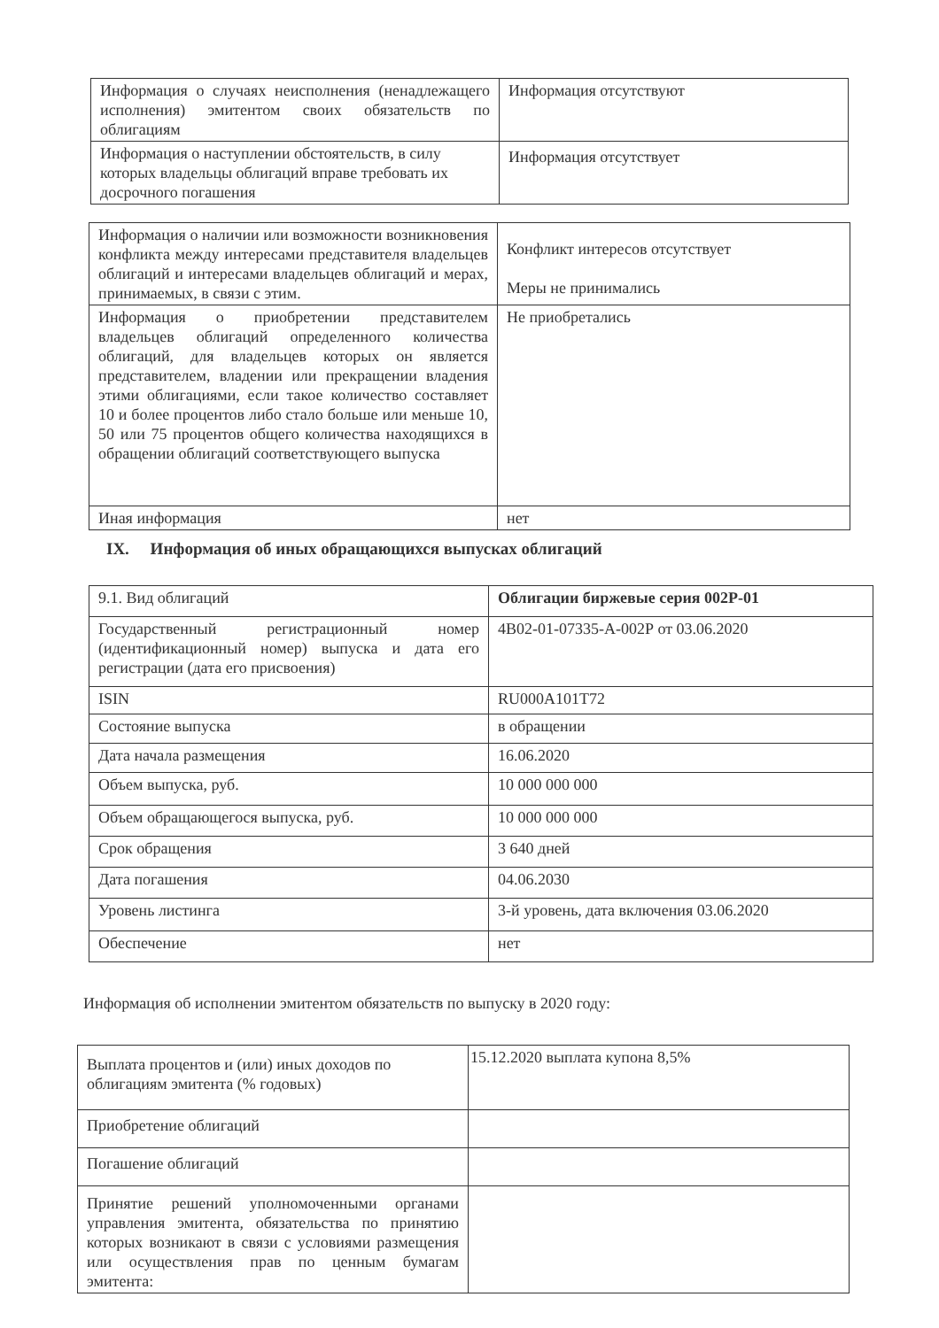| Информация о случаях неисполнения (ненадлежащего исполнения) эмитентом своих обязательств по облигациям | Информация отсутствуют |
| Информация о наступлении обстоятельств, в силу которых владельцы облигаций вправе требовать их досрочного погашения | Информация отсутствует |
| Информация о наличии или возможности возникновения конфликта между интересами представителя владельцев облигаций и интересами владельцев облигаций и мерах, принимаемых, в связи с этим. | Конфликт интересов отсутствует Меры не принимались |
| Информация о приобретении представителем владельцев облигаций определенного количества облигаций, для владельцев которых он является представителем, владении или прекращении владения этими облигациями, если такое количество составляет 10 и более процентов либо стало больше или меньше 10, 50 или 75 процентов общего количества находящихся в обращении облигаций соответствующего выпуска | Не приобретались |
| Иная информация | нет |
IX. Информация об иных обращающихся выпусках облигаций
| 9.1. Вид облигаций | Облигации биржевые серия 002Р-01 |
| Государственный регистрационный номер (идентификационный номер) выпуска и дата его регистрации (дата его присвоения) | 4В02-01-07335-А-002Р от 03.06.2020 |
| ISIN | RU000A101T72 |
| Состояние выпуска | в обращении |
| Дата начала размещения | 16.06.2020 |
| Объем выпуска, руб. | 10 000 000 000 |
| Объем обращающегося выпуска, руб. | 10 000 000 000 |
| Срок обращения | 3 640 дней |
| Дата погашения | 04.06.2030 |
| Уровень листинга | 3-й уровень, дата включения 03.06.2020 |
| Обеспечение | нет |
Информация об исполнении эмитентом обязательств по выпуску в 2020 году:
| Выплата процентов и (или) иных доходов по облигациям эмитента (% годовых) | 15.12.2020 выплата купона 8,5% |
| Приобретение облигаций | |
| Погашение облигаций | |
| Принятие решений уполномоченными органами управления эмитента, обязательства по принятию которых возникают в связи с условиями размещения или осуществления прав по ценным бумагам эмитента: | |